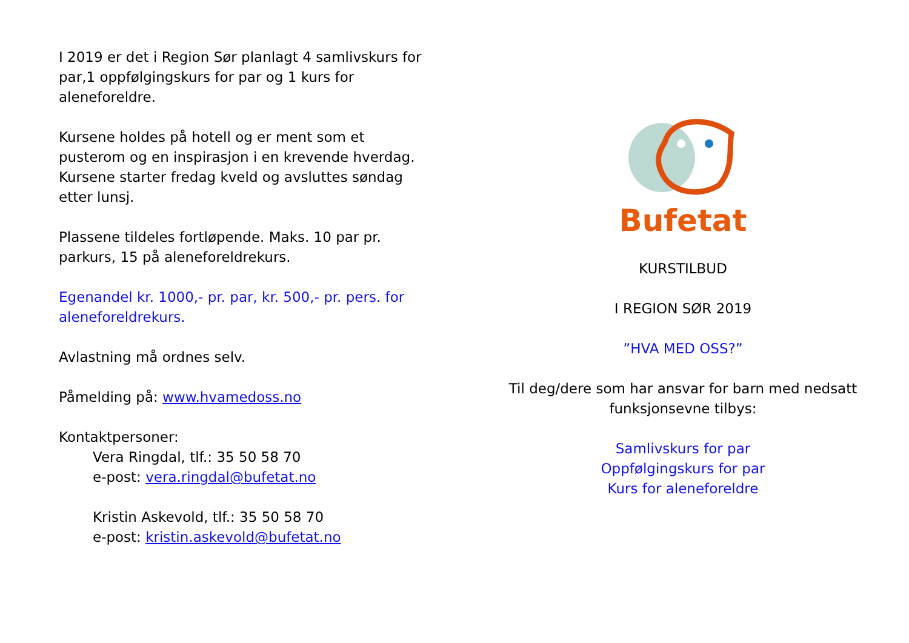I 2019 er det i Region Sør planlagt 4 samlivskurs for par,1 oppfølgingskurs for par og 1 kurs for aleneforeldre.
Kursene holdes på hotell og er ment som et pusterom og en inspirasjon i en krevende hverdag. Kursene starter fredag kveld og avsluttes søndag etter lunsj.
Plassene tildeles fortløpende. Maks. 10 par pr. parkurs, 15 på aleneforeldrekurs.
Egenandel kr. 1000,- pr. par, kr. 500,- pr. pers. for aleneforeldrekurs.
Avlastning må ordnes selv.
Påmelding på: www.hvamedoss.no
Kontaktpersoner:
Vera Ringdal, tlf.: 35 50 58 70
e-post: vera.ringdal@bufetat.no
Kristin Askevold, tlf.: 35 50 58 70
e-post: kristin.askevold@bufetat.no
Bufetat
KURSTILBUD
I REGION SØR 2019
”HVA MED OSS?”
Til deg/dere som har ansvar for barn med nedsatt funksjonsevne tilbys:
Samlivskurs for par
Oppfølgingskurs for par
Kurs for aleneforeldre